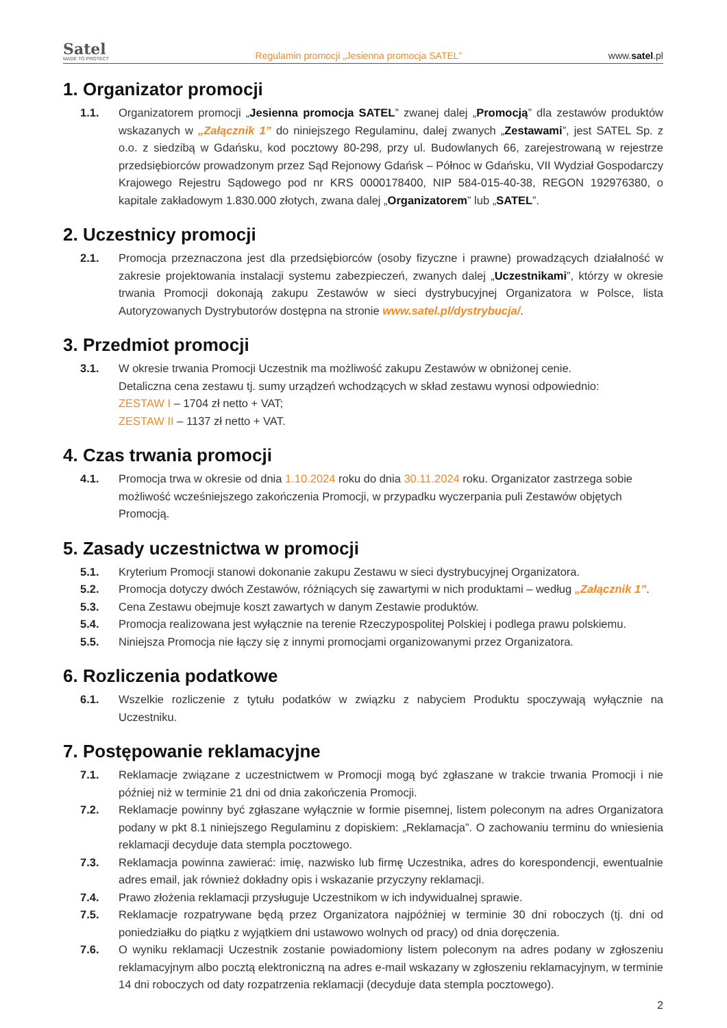Satel
MADE TO PROTECT
Regulamin promocji „Jesienna promocja SATEL”
www.satel.pl
1. Organizator promocji
1.1. Organizatorem promocji „Jesienna promocja SATEL” zwanej dalej „Promocją” dla zestawów produktów wskazanych w „Załącznik 1” do niniejszego Regulaminu, dalej zwanych „Zestawami”, jest SATEL Sp. z o.o. z siedzibą w Gdańsku, kod pocztowy 80-298, przy ul. Budowlanych 66, zarejestrowaną w rejestrze przedsiębiorców prowadzonym przez Sąd Rejonowy Gdańsk – Północ w Gdańsku, VII Wydział Gospodarczy Krajowego Rejestru Sądowego pod nr KRS 0000178400, NIP 584-015-40-38, REGON 192976380, o kapitale zakładowym 1.830.000 złotych, zwana dalej „Organizatorem” lub „SATEL”.
2. Uczestnicy promocji
2.1. Promocja przeznaczona jest dla przedsiębiorców (osoby fizyczne i prawne) prowadzących działalność w zakresie projektowania instalacji systemu zabezpieczeń, zwanych dalej „Uczestnikami”, którzy w okresie trwania Promocji dokonają zakupu Zestawów w sieci dystrybucyjnej Organizatora w Polsce, lista Autoryzowanych Dystrybutorów dostępna na stronie www.satel.pl/dystrybucja/.
3. Przedmiot promocji
3.1. W okresie trwania Promocji Uczestnik ma możliwość zakupu Zestawów w obniżonej cenie.
Detaliczna cena zestawu tj. sumy urządzeń wchodzących w skład zestawu wynosi odpowiednio:
ZESTAW I – 1704 zł netto + VAT;
ZESTAW II – 1137 zł netto + VAT.
4. Czas trwania promocji
4.1. Promocja trwa w okresie od dnia 1.10.2024 roku do dnia 30.11.2024 roku. Organizator zastrzega sobie możliwość wcześniejszego zakończenia Promocji, w przypadku wyczerpania puli Zestawów objętych Promocją.
5. Zasady uczestnictwa w promocji
5.1. Kryterium Promocji stanowi dokonanie zakupu Zestawu w sieci dystrybucyjnej Organizatora.
5.2. Promocja dotyczy dwóch Zestawów, różniących się zawartymi w nich produktami – według „Załącznik 1”.
5.3. Cena Zestawu obejmuje koszt zawartych w danym Zestawie produktów.
5.4. Promocja realizowana jest wyłącznie na terenie Rzeczypospolitej Polskiej i podlega prawu polskiemu.
5.5. Niniejsza Promocja nie łączy się z innymi promocjami organizowanymi przez Organizatora.
6. Rozliczenia podatkowe
6.1. Wszelkie rozliczenie z tytułu podatków w związku z nabyciem Produktu spoczywają wyłącznie na Uczestniku.
7. Postępowanie reklamacyjne
7.1. Reklamacje związane z uczestnictwem w Promocji mogą być zgłaszane w trakcie trwania Promocji i nie później niż w terminie 21 dni od dnia zakończenia Promocji.
7.2. Reklamacje powinny być zgłaszane wyłącznie w formie pisemnej, listem poleconym na adres Organizatora podany w pkt 8.1 niniejszego Regulaminu z dopiskiem: „Reklamacja”. O zachowaniu terminu do wniesienia reklamacji decyduje data stempla pocztowego.
7.3. Reklamacja powinna zawierać: imię, nazwisko lub firmę Uczestnika, adres do korespondencji, ewentualnie adres email, jak również dokładny opis i wskazanie przyczyny reklamacji.
7.4. Prawo złożenia reklamacji przysługuje Uczestnikom w ich indywidualnej sprawie.
7.5. Reklamacje rozpatrywane będą przez Organizatora najpóźniej w terminie 30 dni roboczych (tj. dni od poniedziałku do piątku z wyjątkiem dni ustawowo wolnych od pracy) od dnia doręczenia.
7.6. O wyniku reklamacji Uczestnik zostanie powiadomiony listem poleconym na adres podany w zgłoszeniu reklamacyjnym albo pocztą elektroniczną na adres e-mail wskazany w zgłoszeniu reklamacyjnym, w terminie 14 dni roboczych od daty rozpatrzenia reklamacji (decyduje data stempla pocztowego).
2